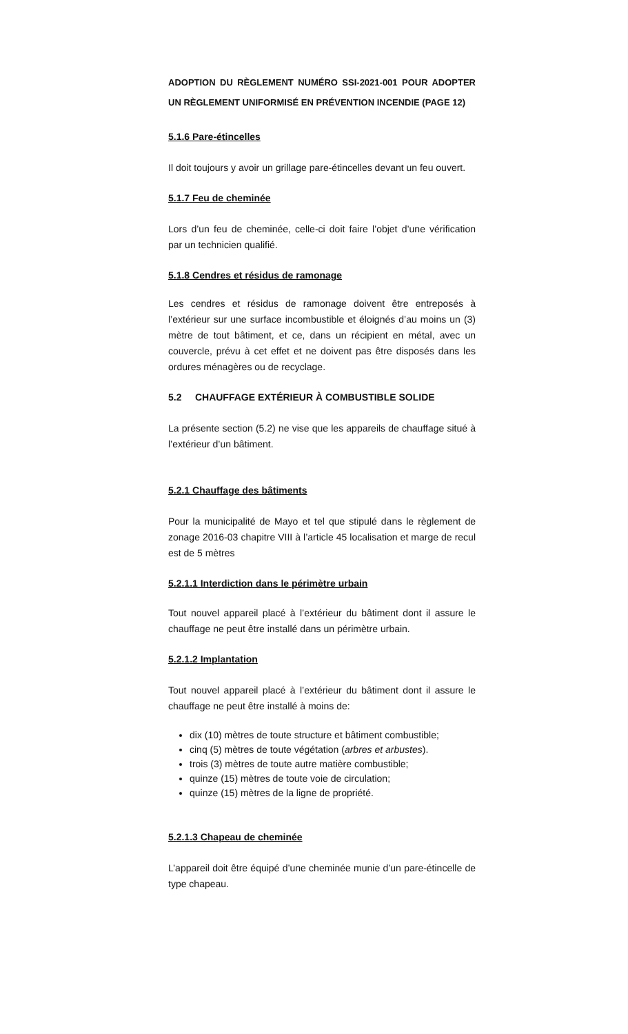ADOPTION DU RÈGLEMENT NUMÉRO SSI-2021-001 POUR ADOPTER UN RÈGLEMENT UNIFORMISÉ EN PRÉVENTION INCENDIE (PAGE 12)
5.1.6 Pare-étincelles
Il doit toujours y avoir un grillage pare-étincelles devant un feu ouvert.
5.1.7 Feu de cheminée
Lors d’un feu de cheminée, celle-ci doit faire l’objet d’une vérification par un technicien qualifié.
5.1.8 Cendres et résidus de ramonage
Les cendres et résidus de ramonage doivent être entreposés à l’extérieur sur une surface incombustible et éloignés d’au moins un (3) mètre de tout bâtiment, et ce, dans un récipient en métal, avec un couvercle, prévu à cet effet et ne doivent pas être disposés dans les ordures ménagères ou de recyclage.
5.2 CHAUFFAGE EXTÉRIEUR À COMBUSTIBLE SOLIDE
La présente section (5.2) ne vise que les appareils de chauffage situé à l’extérieur d’un bâtiment.
5.2.1 Chauffage des bâtiments
Pour la municipalité de Mayo et tel que stipulé dans le règlement de zonage 2016-03 chapitre VIII à l’article 45 localisation et marge de recul est de 5 mètres
5.2.1.1 Interdiction dans le périmètre urbain
Tout nouvel appareil placé à l’extérieur du bâtiment dont il assure le chauffage ne peut être installé dans un périmètre urbain.
5.2.1.2 Implantation
Tout nouvel appareil placé à l’extérieur du bâtiment dont il assure le chauffage ne peut être installé à moins de:
dix (10) mètres de toute structure et bâtiment combustible;
cinq (5) mètres de toute végétation (arbres et arbustes).
trois (3) mètres de toute autre matière combustible;
quinze (15) mètres de toute voie de circulation;
quinze (15) mètres de la ligne de propriété.
5.2.1.3 Chapeau de cheminée
L’appareil doit être équipé d’une cheminée munie d’un pare-étincelle de type chapeau.